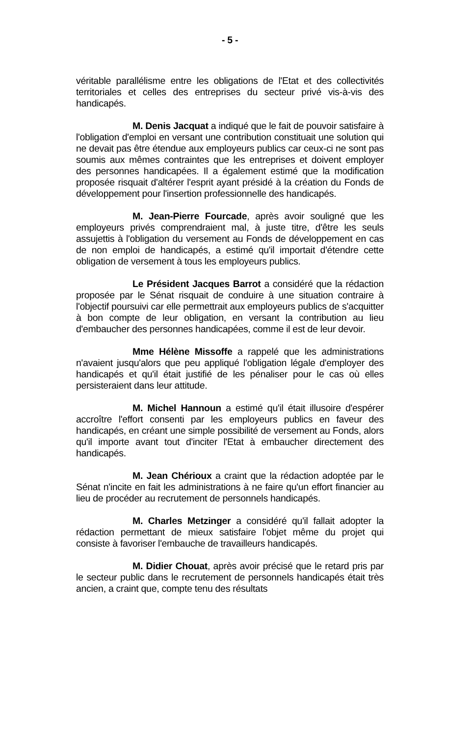- 5 -
véritable parallélisme entre les obligations de l'Etat et des collectivités territoriales et celles des entreprises du secteur privé vis-à-vis des handicapés.
M. Denis Jacquat a indiqué que le fait de pouvoir satisfaire à l'obligation d'emploi en versant une contribution constituait une solution qui ne devait pas être étendue aux employeurs publics car ceux-ci ne sont pas soumis aux mêmes contraintes que les entreprises et doivent employer des personnes handicapées. Il a également estimé que la modification proposée risquait d'altérer l'esprit ayant présidé à la création du Fonds de développement pour l'insertion professionnelle des handicapés.
M. Jean-Pierre Fourcade, après avoir souligné que les employeurs privés comprendraient mal, à juste titre, d'être les seuls assujettis à l'obligation du versement au Fonds de développement en cas de non emploi de handicapés, a estimé qu'il importait d'étendre cette obligation de versement à tous les employeurs publics.
Le Président Jacques Barrot a considéré que la rédaction proposée par le Sénat risquait de conduire à une situation contraire à l'objectif poursuivi car elle permettrait aux employeurs publics de s'acquitter à bon compte de leur obligation, en versant la contribution au lieu d'embaucher des personnes handicapées, comme il est de leur devoir.
Mme Hélène Missoffe a rappelé que les administrations n'avaient jusqu'alors que peu appliqué l'obligation légale d'employer des handicapés et qu'il était justifié de les pénaliser pour le cas où elles persisteraient dans leur attitude.
M. Michel Hannoun a estimé qu'il était illusoire d'espérer accroître l'effort consenti par les employeurs publics en faveur des handicapés, en créant une simple possibilité de versement au Fonds, alors qu'il importe avant tout d'inciter l'Etat à embaucher directement des handicapés.
M. Jean Chérioux a craint que la rédaction adoptée par le Sénat n'incite en fait les administrations à ne faire qu'un effort financier au lieu de procéder au recrutement de personnels handicapés.
M. Charles Metzinger a considéré qu'il fallait adopter la rédaction permettant de mieux satisfaire l'objet même du projet qui consiste à favoriser l'embauche de travailleurs handicapés.
M. Didier Chouat, après avoir précisé que le retard pris par le secteur public dans le recrutement de personnels handicapés était très ancien, a craint que, compte tenu des résultats